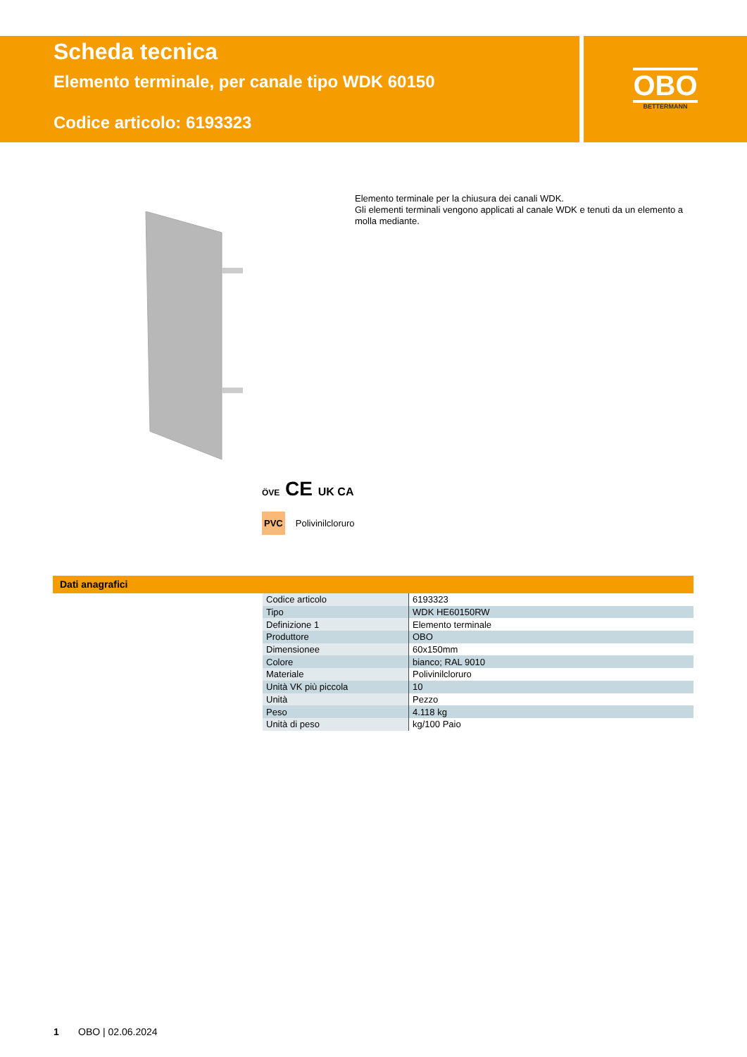Scheda tecnica
Elemento terminale, per canale tipo WDK 60150
Codice articolo: 6193323
OBO
BETTERMANN
Elemento terminale per la chiusura dei canali WDK.
Gli elementi terminali vengono applicati al canale WDK e tenuti da un elemento a molla mediante.
ÖVE CE UK CA
PVC Polivinilcloruro
Dati anagrafici
| Codice articolo | 6193323 |
| Tipo | WDK HE60150RW |
| Definizione 1 | Elemento terminale |
| Produttore | OBO |
| Dimensionee | 60x150mm |
| Colore | bianco; RAL 9010 |
| Materiale | Polivinilcloruro |
| Unità VK più piccola | 10 |
| Unità | Pezzo |
| Peso | 4.118 kg |
| Unità di peso | kg/100 Paio |
1 OBO | 02.06.2024